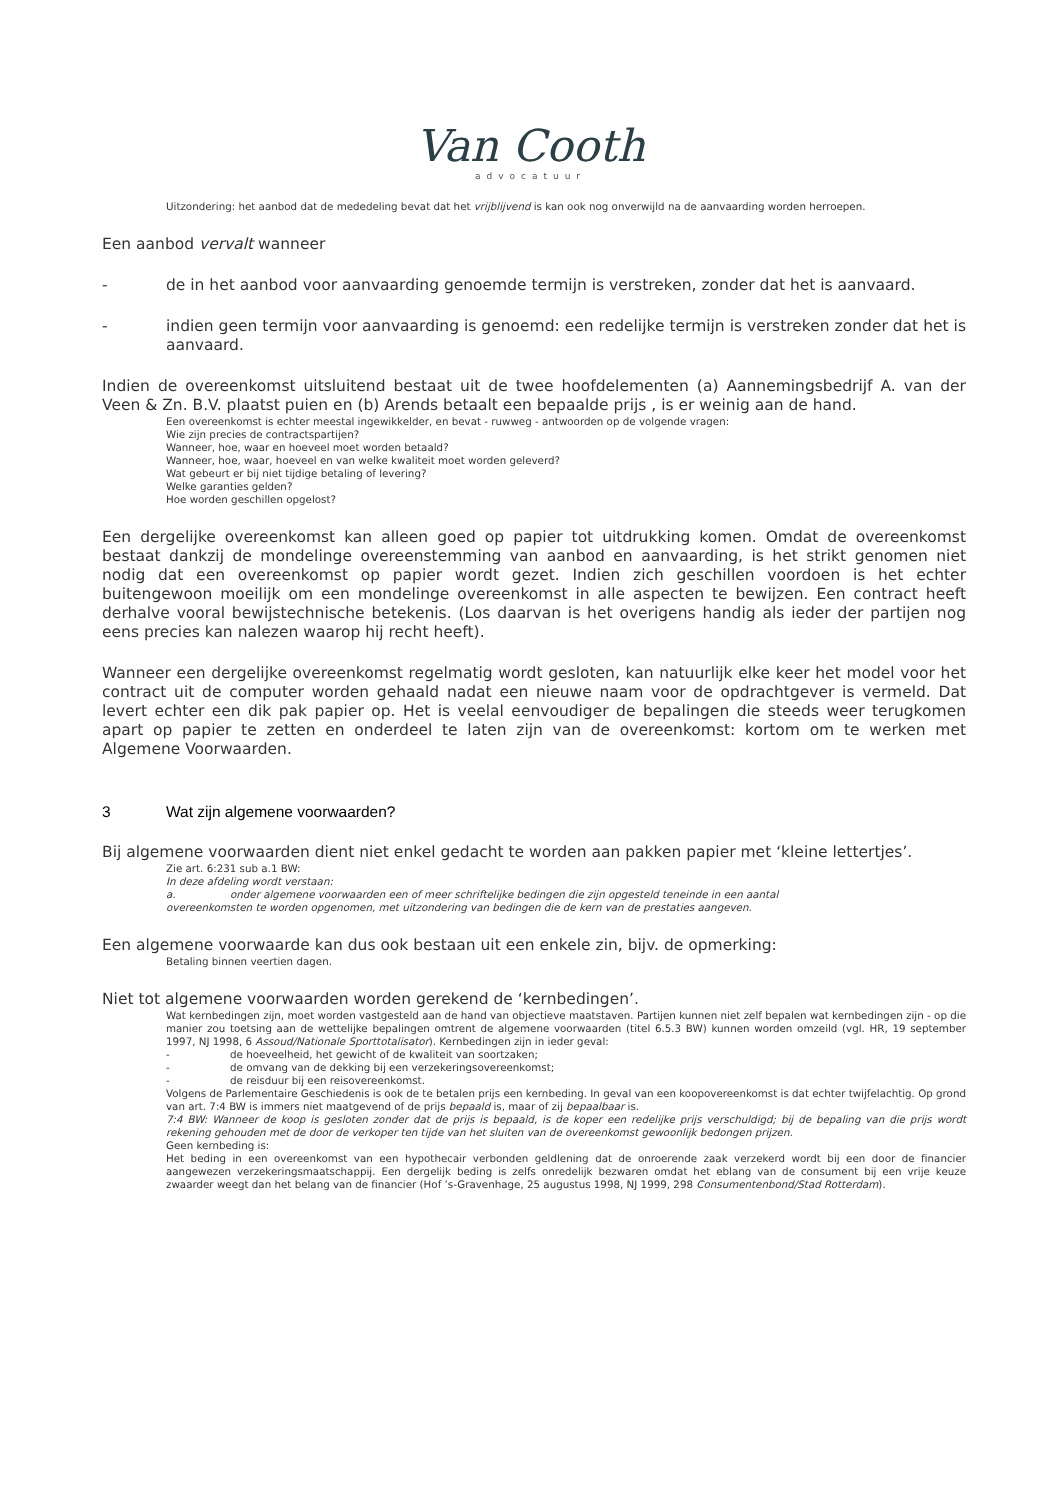Van Cooth
advocatuur
Uitzondering: het aanbod dat de mededeling bevat dat het vrijblijvend is kan ook nog onverwijld na de aanvaarding worden herroepen.
Een aanbod vervalt wanneer
- de in het aanbod voor aanvaarding genoemde termijn is verstreken, zonder dat het is aanvaard.
- indien geen termijn voor aanvaarding is genoemd: een redelijke termijn is verstreken zonder dat het is aanvaard.
Indien de overeenkomst uitsluitend bestaat uit de twee hoofdelementen (a) Aannemingsbedrijf A. van der Veen & Zn. B.V. plaatst puien en (b) Arends betaalt een bepaalde prijs , is er weinig aan de hand.
Een overeenkomst is echter meestal ingewikkelder, en bevat - ruwweg - antwoorden op de volgende vragen:
Wie zijn precies de contractspartijen?
Wanneer, hoe, waar en hoeveel moet worden betaald?
Wanneer, hoe, waar, hoeveel en van welke kwaliteit moet worden geleverd?
Wat gebeurt er bij niet tijdige betaling of levering?
Welke garanties gelden?
Hoe worden geschillen opgelost?
Een dergelijke overeenkomst kan alleen goed op papier tot uitdrukking komen. Omdat de overeenkomst bestaat dankzij de mondelinge overeenstemming van aanbod en aanvaarding, is het strikt genomen niet nodig dat een overeenkomst op papier wordt gezet. Indien zich geschillen voordoen is het echter buitengewoon moeilijk om een mondelinge overeenkomst in alle aspecten te bewijzen. Een contract heeft derhalve vooral bewijstechnische betekenis. (Los daarvan is het overigens handig als ieder der partijen nog eens precies kan nalezen waarop hij recht heeft).
Wanneer een dergelijke overeenkomst regelmatig wordt gesloten, kan natuurlijk elke keer het model voor het contract uit de computer worden gehaald nadat een nieuwe naam voor de opdrachtgever is vermeld. Dat levert echter een dik pak papier op. Het is veelal eenvoudiger de bepalingen die steeds weer terugkomen apart op papier te zetten en onderdeel te laten zijn van de overeenkomst: kortom om te werken met Algemene Voorwaarden.
3 Wat zijn algemene voorwaarden?
Bij algemene voorwaarden dient niet enkel gedacht te worden aan pakken papier met ‘kleine lettertjes’.
Zie art. 6:231 sub a.1 BW:
In deze afdeling wordt verstaan:
a. onder algemene voorwaarden een of meer schriftelijke bedingen die zijn opgesteld teneinde in een aantal
overeenkomsten te worden opgenomen, met uitzondering van bedingen die de kern van de prestaties aangeven.
Een algemene voorwaarde kan dus ook bestaan uit een enkele zin, bijv. de opmerking:
Betaling binnen veertien dagen.
Niet tot algemene voorwaarden worden gerekend de ‘kernbedingen’.
Wat kernbedingen zijn, moet worden vastgesteld aan de hand van objectieve maatstaven. Partijen kunnen niet zelf bepalen wat kernbedingen zijn - op die manier zou toetsing aan de wettelijke bepalingen omtrent de algemene voorwaarden (titel 6.5.3 BW) kunnen worden omzeild (vgl. HR, 19 september 1997, NJ 1998, 6 Assoud/Nationale Sporttotalisator). Kernbedingen zijn in ieder geval:
- de hoeveelheid, het gewicht of de kwaliteit van soortzaken;
- de omvang van de dekking bij een verzekeringsovereenkomst;
- de reisduur bij een reisovereenkomst.
Volgens de Parlementaire Geschiedenis is ook de te betalen prijs een kernbeding. In geval van een koopovereenkomst is dat echter twijfelachtig. Op grond van art. 7:4 BW is immers niet maatgevend of de prijs bepaald is, maar of zij bepaalbaar is.
7:4 BW: Wanneer de koop is gesloten zonder dat de prijs is bepaald, is de koper een redelijke prijs verschuldigd; bij de bepaling van die prijs wordt rekening gehouden met de door de verkoper ten tijde van het sluiten van de overeenkomst gewoonlijk bedongen prijzen.
Geen kernbeding is:
Het beding in een overeenkomst van een hypothecair verbonden geldlening dat de onroerende zaak verzekerd wordt bij een door de financier aangewezen verzekeringsmaatschappij. Een dergelijk beding is zelfs onredelijk bezwaren omdat het eblang van de consument bij een vrije keuze zwaarder weegt dan het belang van de financier (Hof ’s-Gravenhage, 25 augustus 1998, NJ 1999, 298 Consumentenbond/Stad Rotterdam).